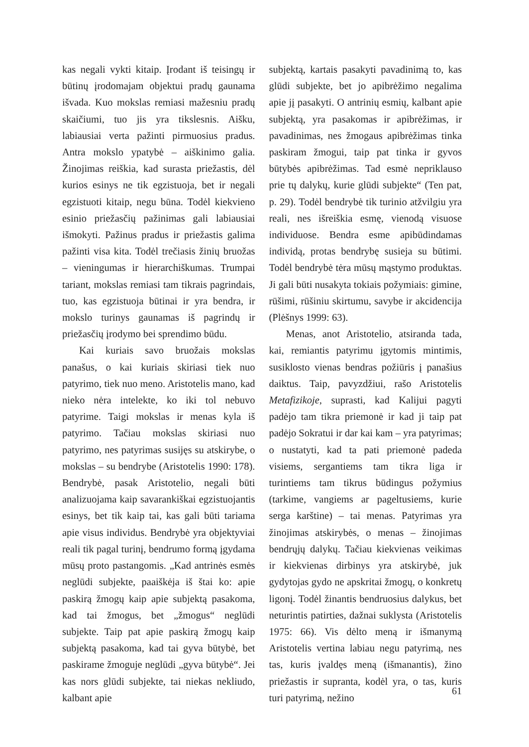kas negali vykti kitaip. Įrodant iš teisingų ir būtinų įrodomajam objektui pradų gaunama išvada. Kuo mokslas remiasi mažesniu pradų skaičiumi, tuo jis yra tikslesnis. Aišku, labiausiai verta pažinti pirmuosius pradus. Antra mokslo ypatybė – aiškinimo galia. Žinojimas reiškia, kad surasta priežastis, dėl kurios esinys ne tik egzistuoja, bet ir negali egzistuoti kitaip, negu būna. Todėl kiekvieno esinio priežasčių pažinimas gali labiausiai išmokyti. Pažinus pradus ir priežastis galima pažinti visa kita. Todėl trečiasis žinių bruožas – vieningumas ir hierarchiškumas. Trumpai tariant, mokslas remiasi tam tikrais pagrindais, tuo, kas egzistuoja būtinai ir yra bendra, ir mokslo turinys gaunamas iš pagrindų ir priežasčių įrodymo bei sprendimo būdu.
Kai kuriais savo bruožais mokslas panašus, o kai kuriais skiriasi tiek nuo patyrimo, tiek nuo meno. Aristotelis mano, kad nieko nėra intelekte, ko iki tol nebuvo patyrime. Taigi mokslas ir menas kyla iš patyrimo. Tačiau mokslas skiriasi nuo patyrimo, nes patyrimas susijęs su atskirybe, o mokslas – su bendrybe (Aristotelis 1990: 178). Bendrybė, pasak Aristotelio, negali būti analizuojama kaip savarankiškai egzistuojantis esinys, bet tik kaip tai, kas gali būti tariama apie visus individus. Bendrybė yra objektyviai reali tik pagal turinį, bendrumo formą įgydama mūsų proto pastangomis. „Kad antrinės esmės neglūdi subjekte, paaiškėja iš štai ko: apie paskirą žmogų kaip apie subjektą pasakoma, kad tai žmogus, bet „žmogus“ neglūdi subjekte. Taip pat apie paskirą žmogų kaip subjektą pasakoma, kad tai gyva būtybė, bet paskirame žmoguje neglūdi „gyva būtybė“. Jei kas nors glūdi subjekte, tai niekas nekliudo, kalbant apie
subjektą, kartais pasakyti pavadinimą to, kas glūdi subjekte, bet jo apibrėžimo negalima apie jį pasakyti. O antrinių esmių, kalbant apie subjektą, yra pasakomas ir apibrėžimas, ir pavadinimas, nes žmogaus apibrėžimas tinka paskiram žmogui, taip pat tinka ir gyvos būtybės apibrėžimas. Tad esmė nepriklauso prie tų dalykų, kurie glūdi subjekte“ (Ten pat, p. 29). Todėl bendrybė tik turinio atžvilgiu yra reali, nes išreiškia esmę, vienodą visuose individuose. Bendra esme apibūdindamas individą, protas bendrybę susieja su būtimi. Todėl bendrybė tėra mūsų mąstymo produktas. Ji gali būti nusakyta tokiais požymiais: gimine, rūšimi, rūšiniu skirtumu, savybe ir akcidencija (Plėšnys 1999: 63).
Menas, anot Aristotelio, atsiranda tada, kai, remiantis patyrimu įgytomis mintimis, susiklosto vienas bendras požiūris į panašius daiktus. Taip, pavyzdžiui, rašo Aristotelis Metafizikoje, suprasti, kad Kalijui pagyti padėjo tam tikra priemonė ir kad ji taip pat padėjo Sokratui ir dar kai kam – yra patyrimas; o nustatyti, kad ta pati priemonė padeda visiems, sergantiems tam tikra liga ir turintiems tam tikrus būdingus požymius (tarkime, vangiems ar pageltusiems, kurie serga karštine) – tai menas. Patyrimas yra žinojimas atskirybės, o menas – žinojimas bendrųjų dalykų. Tačiau kiekvienas veikimas ir kiekvienas dirbinys yra atskirybė, juk gydytojas gydo ne apskritai žmogų, o konkretų ligonį. Todėl žinantis bendruosius dalykus, bet neturintis patirties, dažnai suklysta (Aristotelis 1975: 66). Vis dėlto meną ir išmanymą Aristotelis vertina labiau negu patyrimą, nes tas, kuris įvaldęs meną (išmanantis), žino priežastis ir supranta, kodėl yra, o tas, kuris turi patyrimą, nežino
61